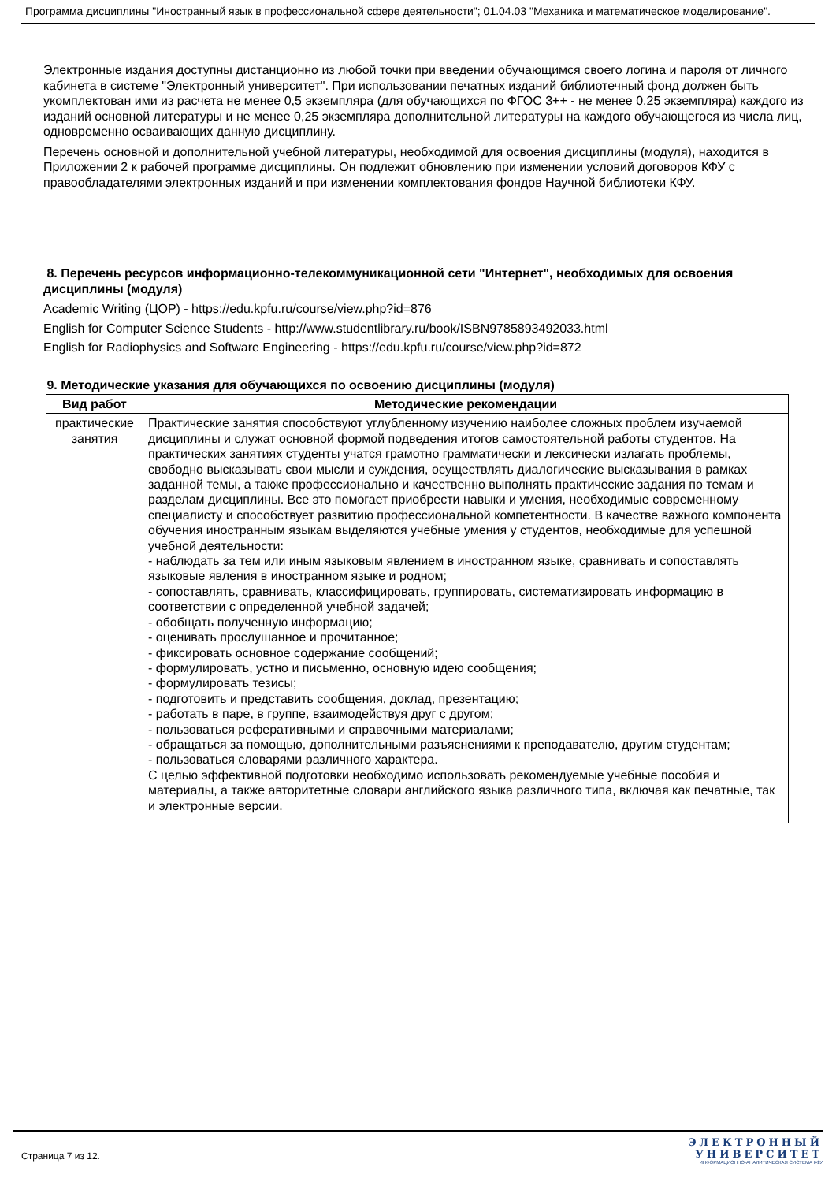Программа дисциплины "Иностранный язык в профессиональной сфере деятельности"; 01.04.03 "Механика и математическое моделирование".
Электронные издания доступны дистанционно из любой точки при введении обучающимся своего логина и пароля от личного кабинета в системе "Электронный университет". При использовании печатных изданий библиотечный фонд должен быть укомплектован ими из расчета не менее 0,5 экземпляра (для обучающихся по ФГОС 3++ - не менее 0,25 экземпляра) каждого из изданий основной литературы и не менее 0,25 экземпляра дополнительной литературы на каждого обучающегося из числа лиц, одновременно осваивающих данную дисциплину.
Перечень основной и дополнительной учебной литературы, необходимой для освоения дисциплины (модуля), находится в Приложении 2 к рабочей программе дисциплины. Он подлежит обновлению при изменении условий договоров КФУ с правообладателями электронных изданий и при изменении комплектования фондов Научной библиотеки КФУ.
8. Перечень ресурсов информационно-телекоммуникационной сети "Интернет", необходимых для освоения дисциплины (модуля)
Academic Writing (ЦОР) - https://edu.kpfu.ru/course/view.php?id=876
English for Computer Science Students - http://www.studentlibrary.ru/book/ISBN9785893492033.html
English for Radiophysics and Software Engineering - https://edu.kpfu.ru/course/view.php?id=872
9. Методические указания для обучающихся по освоению дисциплины (модуля)
| Вид работ | Методические рекомендации |
| --- | --- |
| практические занятия | Практические занятия способствуют углубленному изучению наиболее сложных проблем изучаемой дисциплины и служат основной формой подведения итогов самостоятельной работы студентов. На практических занятиях студенты учатся грамотно грамматически и лексически излагать проблемы, свободно высказывать свои мысли и суждения, осуществлять диалогические высказывания в рамках заданной темы, а также профессионально и качественно выполнять практические задания по темам и разделам дисциплины. Все это помогает приобрести навыки и умения, необходимые современному специалисту и способствует развитию профессиональной компетентности. В качестве важного компонента обучения иностранным языкам выделяются учебные умения у студентов, необходимые для успешной учебной деятельности: - наблюдать за тем или иным языковым явлением в иностранном языке, сравнивать и сопоставлять языковые явления в иностранном языке и родном; - сопоставлять, сравнивать, классифицировать, группировать, систематизировать информацию в соответствии с определенной учебной задачей; - обобщать полученную информацию; - оценивать прослушанное и прочитанное; - фиксировать основное содержание сообщений; - формулировать, устно и письменно, основную идею сообщения; - формулировать тезисы; - подготовить и представить сообщения, доклад, презентацию; - работать в паре, в группе, взаимодействуя друг с другом; - пользоваться реферативными и справочными материалами; - обращаться за помощью, дополнительными разъяснениями к преподавателю, другим студентам; - пользоваться словарями различного характера. С целью эффективной подготовки необходимо использовать рекомендуемые учебные пособия и материалы, а также авторитетные словари английского языка различного типа, включая как печатные, так и электронные версии. |
Страница 7 из 12.
ЭЛЕКТРОННЫЙ
УНИВЕРСИТЕТ
ИНФОРМАЦИОННО-АНАЛИТИЧЕСКАЯ СИСТЕМА КФУ